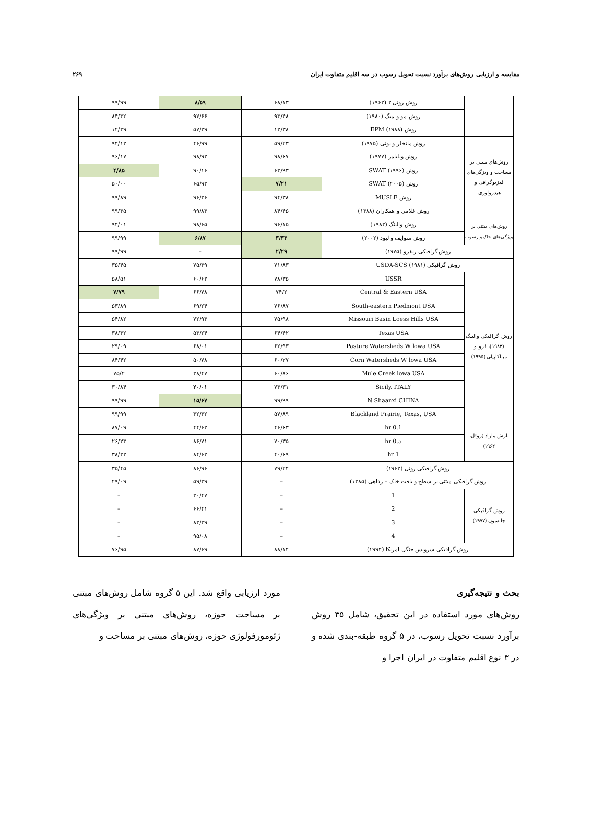مقایسه و ارزیابی روش‌های برآورد نسبت تحویل رسوب در سه اقلیم متفاوت ایران ۲۶۹
| | روش روئل ۲ (۱۹۶۲) | ۶۸/۱۳ | ۸/۵۹ | ۹۹/۹۹ |
| | روش مو و منگ (۱۹۸۰) | ۹۳/۴۸ | ۹۷/۶۶ | ۸۴/۳۲ |
| | روش EPM (۱۹۸۸) | ۱۲/۳۸ | ۵۷/۲۹ | ۱۲/۳۹ |
| روش‌های مبتنی بر مساحت و ویژگی‌های فیزیوگرافی و هیدرولوژی | روش ماتخلر و بوئی (۱۹۷۵) | ۵۹/۲۳ | ۴۶/۹۹ | ۹۴/۱۲ |
| | روش ویلیامز (۱۹۷۷) | ۹۸/۶۷ | ۹۸/۹۲ | ۹۶/۱۷ |
| | روش SWAT (۱۹۹۶) | ۶۳/۹۳ | ۹۰/۱۶ | ۴/۸۵ |
| | روش SWAT (۲۰۰۵) | ۷/۲۱ | ۶۵/۹۳ | ۵۰/۰۰ |
| | روش MUSLE | ۹۴/۳۸ | ۹۶/۳۶ | ۹۹/۸۹ |
| | روش غلامی و همکاران (۱۳۸۸) | ۸۴/۴۵ | ۹۹/۸۳ | ۹۹/۳۵ |
| روش‌های مبتنی بر ویژگی‌های خاک و رسوب | روش والینگ (۱۹۸۳) | ۹۶/۱۵ | ۹۸/۶۵ | ۹۴/۰۱ |
| | روش سوایف و لیود (۲۰۰۲) | ۳/۳۳ | ۶/۸۷ | ۹۹/۹۹ |
| روش گرافیکی رنفرو (۱۹۷۵) | | ۲/۲۹ | – | ۹۹/۹۹ |
| روش گرافیکی USDA-SCS (۱۹۸۱) | | ۷۱/۸۳ | ۷۵/۳۹ | ۳۵/۴۵ |
| روش گرافیکی والینگ (۱۹۸۳)، فرو و میناکاپیلی (۱۹۹۵) | USSR | ۷۸/۳۵ | ۶۰/۶۲ | ۵۸/۵۱ |
| | Central & Eastern USA | ۷۴/۲ | ۶۶/۷۸ | ۷/۷۹ |
| | South-eastern Piedmont USA | ۷۶/۸۷ | ۶۹/۲۴ | ۵۳/۸۹ |
| | Missouri Basin Loess Hills USA | ۷۵/۹۸ | ۷۲/۹۳ | ۵۴/۸۲ |
| | Texas USA | ۶۴/۴۲ | ۵۳/۲۴ | ۳۸/۳۲ |
| | Pasture Watersheds W lowa USA | ۶۲/۹۳ | ۶۸/۰۱ | ۲۹/۰۹ |
| | Corn Watersheds W lowa USA | ۶۰/۲۷ | ۵۰/۷۸ | ۸۴/۴۲ |
| | Mule Creek lowa USA | ۶۰/۸۶ | ۳۸/۴۷ | ۷۵/۲ |
| | Sicily, ITALY | ۷۳/۳۱ | ۲۰/۰۱ | ۳۰/۸۴ |
| | N Shaanxi CHINA | ۹۹/۹۹ | ۱۵/۶۷ | ۹۹/۹۹ |
| | Blackland Prairie, Texas, USA | ۵۷/۸۹ | ۳۲/۳۲ | ۹۹/۹۹ |
| بارش مازاد (روئل، ۱۹۶۲) | 0.1 hr | ۴۶/۶۳ | ۴۴/۶۲ | ۸۷/۰۹ |
| | 0.5 hr | ۷۰/۳۵ | ۸۶/۷۱ | ۲۶/۲۳ |
| | 1 hr | ۴۰/۶۹ | ۸۴/۶۲ | ۳۸/۳۲ |
| روش گرافیکی روئل (۱۹۶۲) | | ۷۹/۲۴ | ۸۶/۹۶ | ۳۵/۴۵ |
| روش گرافیکی مبتنی بر سطح و بافت خاک – رفاهی (۱۳۸۵) | | – | ۵۹/۳۹ | ۲۹/۰۹ |
| روش گرافیکی جانسون (۱۹۷۷) | 1 | – | ۳۰/۴۷ | – |
| | 2 | – | ۶۶/۴۱ | – |
| | 3 | – | ۸۳/۳۹ | – |
| | 4 | – | ۹۵/۰۸ | – |
| روش گرافیکی سرویس جنگل امریکا (۱۹۹۴) | | ۸۸/۱۴ | ۸۷/۶۹ | ۷۶/۹۵ |
بحث و نتیجه‌گیری
روش‌های مورد استفاده در این تحقیق، شامل ۴۵ روش برآورد نسبت تحویل رسوب، در ۵ گروه طبقه-بندی شده و در ۳ نوع اقلیم متفاوت در ایران اجرا و
مورد ارزیابی واقع شد. این ۵ گروه شامل روش‌های مبتنی بر مساحت حوزه، روش‌های مبتنی بر ویژگی‌های ژئومورفولوژی حوزه، روش‌های مبتنی بر مساحت و